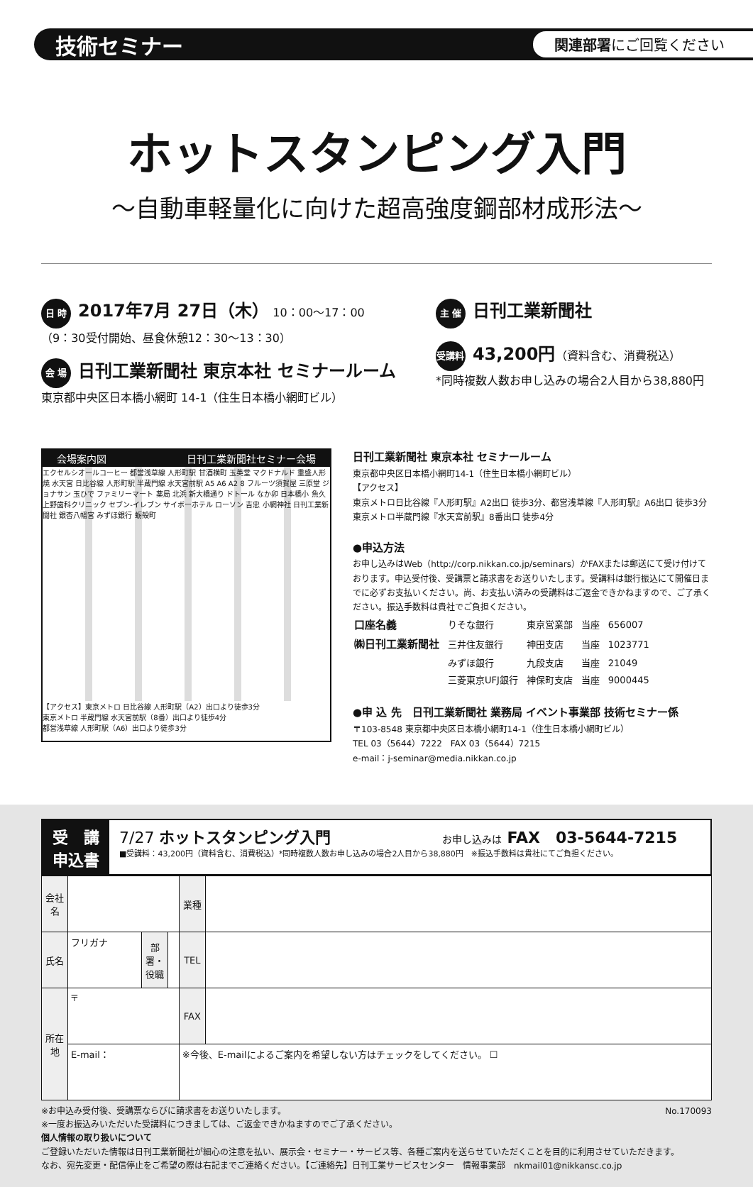技術セミナー 関連部署にご回覧ください
ホットスタンピング入門
〜自動車軽量化に向けた超高強度鋼部材成形法〜
日 時 2017年7月 27日（木） 10：00〜17：00
（9：30受付開始、昼食休憩12：30〜13：30）
会 場 日刊工業新聞社 東京本社 セミナールーム
東京都中央区日本橋小網町 14-1（住生日本橋小網町ビル）
主 催 日刊工業新聞社
受講料 43,200円（資料含む、消費税込）
*同時複数人数お申し込みの場合2人目から38,880円
会場案内図 日刊工業新聞社セミナー会場
エクセルシオールコーヒー 都営浅草線 人形町駅 甘酒横町 玉英堂 マクドナルド 重盛人形焼 水天宮 日比谷線 人形町駅 半蔵門線 水天宮前駅 A5 A6 A2 8 フルーツ須賀屋 三原堂 ジョナサン 玉ひで ファミリーマート 薬局 北浜 新大橋通り ドトール なか卯 日本橋小 魚久 上野歯科クリニック セブン-イレブン サイボーホテル ローソン 吉忠 小網神社 日刊工業新聞社 銀杏八幡宮 みずほ銀行 蛎殻町
【アクセス】東京メトロ 日比谷線 人形町駅（A2）出口より徒歩3分
東京メトロ 半蔵門線 水天宮前駅（8番）出口より徒歩4分
都営浅草線 人形町駅（A6）出口より徒歩3分
日刊工業新聞社 東京本社 セミナールーム
東京都中央区日本橋小網町14-1（住生日本橋小網町ビル）
【アクセス】
東京メトロ日比谷線『人形町駅』A2出口 徒歩3分、都営浅草線『人形町駅』A6出口 徒歩3分
東京メトロ半蔵門線『水天宮前駅』8番出口 徒歩4分
●申込方法
お申し込みはWeb（http://corp.nikkan.co.jp/seminars）かFAXまたは郵送にて受け付けております。申込受付後、受講票と請求書をお送りいたします。受講料は銀行振込にて開催日までに必ずお支払いください。尚、お支払い済みの受講料はご返金できかねますので、ご了承ください。振込手数料は貴社でご負担ください。
| 口座名義 | りそな銀行 | 東京営業部 | 当座 | 656007 |
| ㈱日刊工業新聞社 | 三井住友銀行 | 神田支店 | 当座 | 1023771 |
| | みずほ銀行 | 九段支店 | 当座 | 21049 |
| | 三菱東京UFJ銀行 | 神保町支店 | 当座 | 9000445 |
●申 込 先　日刊工業新聞社 業務局 イベント事業部 技術セミナー係
〒103-8548 東京都中央区日本橋小網町14-1（住生日本橋小網町ビル）
TEL 03（5644）7222　FAX 03（5644）7215
e-mail：j-seminar@media.nikkan.co.jp
受　講
申込書
7/27 ホットスタンピング入門 お申し込みは FAX　03-5644-7215
■受講料：43,200円（資料含む、消費税込）*同時複数人数お申し込みの場合2人目から38,880円　※振込手数料は貴社にてご負担ください。
| 会社名 | | | | 業種 | |
| 氏名 | フリガナ | 部署・役職 | | TEL | |
| 所在地 | 〒 | | | FAX | |
| | E-mail： | | | ※今後、E-mailによるご案内を希望しない方はチェックをしてください。 ☐ | |
※お申込み受付後、受講票ならびに請求書をお送りいたします。 No.170093
※一度お振込みいただいた受講料につきましては、ご返金できかねますのでご了承ください。
個人情報の取り扱いについて
ご登録いただいた情報は日刊工業新聞社が細心の注意を払い、展示会・セミナー・サービス等、各種ご案内を送らせていただくことを目的に利用させていただきます。
なお、宛先変更・配信停止をご希望の際は右記までご連絡ください。【ご連絡先】日刊工業サービスセンター　情報事業部　nkmail01@nikkansc.co.jp